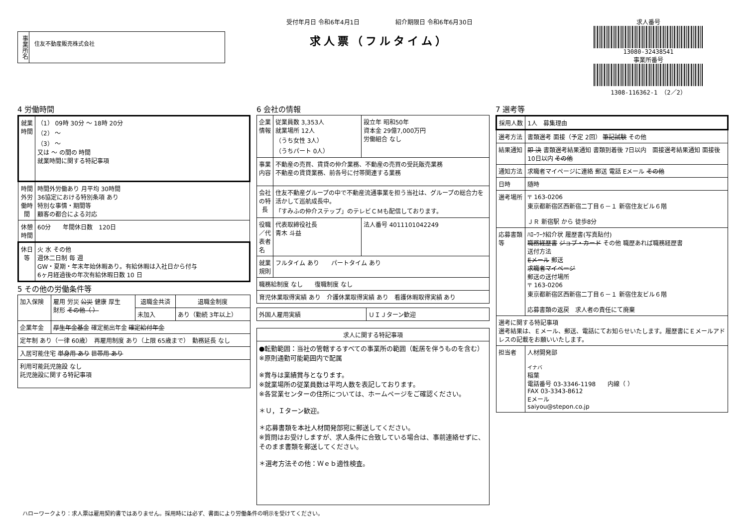事業所名
住友不動産販売株式会社
受付年月日 令和6年4月1日　　　　　　紹介期限日 令和6年6月30日
求人票（フルタイム）
求人番号
13080-32438541
事業所番号
1308-116362-1 （2／2）
4 労働時間
| 就業時間 | （1） 09時 30分 ～ 18時 20分 （2） ～ （3） ～ 又は ～ の間の 時間 就業時間に関する特記事項 |
| 時間外労働時間 | 時間外労働あり 月平均 30時間 36協定における特別条項 あり 特別な事情・期間等 顧客の都合による対応 |
| 休憩時間 | 60分 年間休日数 120日 |
| 休日等 | 火 水 その他 週休二日制 毎 週 GW・夏期・年末年始休暇あり。有給休暇は入社日から付与 6ヶ月経過後の年次有給休暇日数 10 日 |
5 その他の労働条件等
| 加入保険 | 雇用 労災 公災 健康 厚生 財形 その他（ ） | 退職金共済 | 退職金制度 |
| | | 未加入 | あり（勤続 3年以上） |
| 企業年金 | 厚生年金基金 確定拠出年金 確定給付年金 | | |
| 定年制 あり（一律 60歳） 再雇用制度 あり（上限 65歳まで） 勤務延長 なし | | | |
| 入居可能住宅 単身用 あり 世帯用 あり | | | |
| 利用可能託児施設 なし 託児施設に関する特記事項 | | | |
6 会社の情報
| 企業情報 | 従業員数 3,353人 就業場所 12人 （うち女性 3人） （うちパート 0人） | 設立年 昭和50年 資本金 29億7,000万円 労働組合 なし |
| 事業内容 | 不動産の売買、賃貸の仲介業務、不動産の売買の受託販売業務 不動産の賃貸業務、前各号に付帯関連する業務 | |
| 会社の特長 | 住友不動産グループの中で不動産流通事業を担う当社は、グループの総合力を活かして巡航成長中。 「すみふの仲介ステップ」のテレビＣＭも配信しております。 | |
| 役職／代表者名 | 代表取締役社長 青木 斗益 | 法人番号 4011101042249 |
| 就業規則 | フルタイム あり パートタイム あり | |
| 職務給制度 なし 復職制度 なし | | |
| 育児休業取得実績 あり 介護休業取得実績 あり 看護休暇取得実績 あり | | |
| 外国人雇用実績 | ＵＩＪターン歓迎 |
| 求人に関する特記事項 |
| --- |
| ●転勤範囲：当社の管轄するすべての事業所の範囲（転居を伴うものを含む）※原則通勤可能範囲内で配属 ※賞与は業績賞与となります。 ※就業場所の従業員数は平均人数を表記しております。 ※各営業センターの住所については、ホームページをご確認ください。 ＊Ｕ，Ｉターン歓迎。 ＊応募書類を本社人材開発部宛に郵送してください。 ※質問はお受けしますが、求人条件に合致している場合は、事前連絡せずに、そのまま書類を郵送してください。 ＊選考方法その他：Ｗｅｂ適性検査。 |
7 選考等
| 採用人数 | 1人 募集理由 |
| 選考方法 | 書類選考 面接（予定 2回） 筆記試験 その他 |
| 結果通知 | 即 決 書類選考結果通知 書類到着後 7日以内 面接選考結果通知 面接後 10日以内 その他 |
| 通知方法 | 求職者マイページに連絡 郵送 電話 Eメール その他 |
| 日時 | 随時 |
| 選考場所 | 〒 163-0206 東京都新宿区西新宿二丁目６－１ 新宿住友ビル６階 ＪＲ 新宿駅 から 徒歩8分 |
| 応募書類等 | ﾊﾛｰﾜｰｸ紹介状 履歴書(写真貼付) 職務経歴書 ジョブ・カード その他 職歴あれば職務経歴書 送付方法 Eメール 郵送 求職者マイページ 郵送の送付場所 〒 163-0206 東京都新宿区西新宿二丁目６－１ 新宿住友ビル６階 応募書類の返戻 求人者の責任にて廃棄 |
| 選考に関する特記事項 選考結果は、Ｅメール、郵送、電話にてお知らせいたします。履歴書にＥメールアドレスの記載をお願いいたします。 | |
| 担当者 | 人材開発部 イナバ 稲葉 電話番号 03-3346-1198 内線（ ） FAX 03-3343-8612 Eメール saiyou@stepon.co.jp |
ハローワークより：求人票は雇用契約書ではありません。採用時には必ず、書面により労働条件の明示を受けてください。